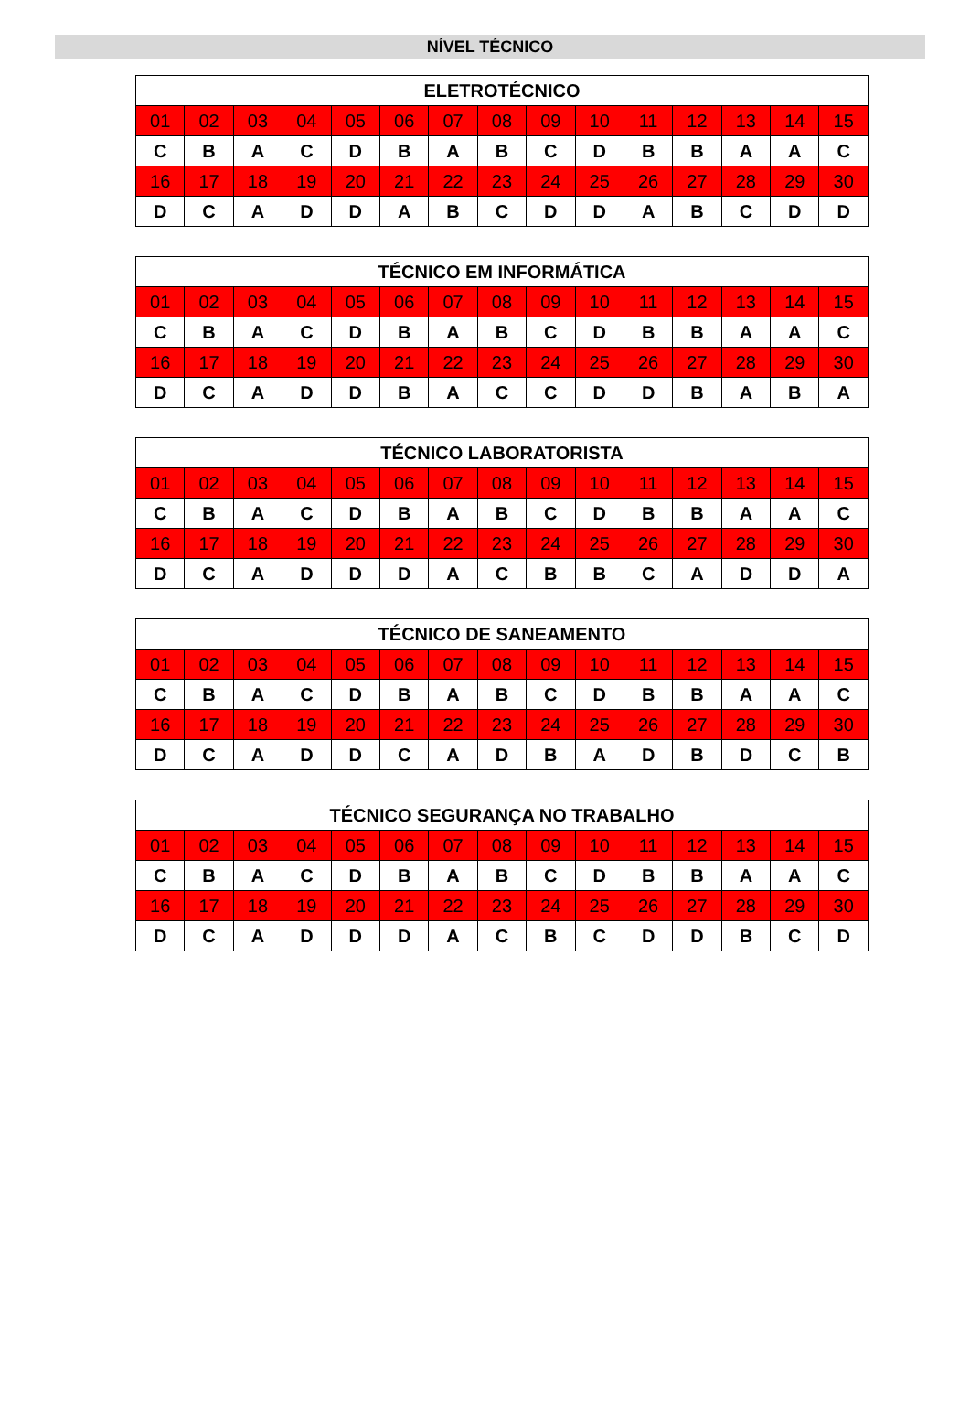NÍVEL TÉCNICO
| ELETROTÉCNICO | | | | | | | | | | | | | | |
| --- | --- | --- | --- | --- | --- | --- | --- | --- | --- | --- | --- | --- | --- | --- |
| 01 | 02 | 03 | 04 | 05 | 06 | 07 | 08 | 09 | 10 | 11 | 12 | 13 | 14 | 15 |
| C | B | A | C | D | B | A | B | C | D | B | B | A | A | C |
| 16 | 17 | 18 | 19 | 20 | 21 | 22 | 23 | 24 | 25 | 26 | 27 | 28 | 29 | 30 |
| D | C | A | D | D | A | B | C | D | D | A | B | C | D | D |
| TÉCNICO EM INFORMÁTICA | | | | | | | | | | | | | | |
| --- | --- | --- | --- | --- | --- | --- | --- | --- | --- | --- | --- | --- | --- | --- |
| 01 | 02 | 03 | 04 | 05 | 06 | 07 | 08 | 09 | 10 | 11 | 12 | 13 | 14 | 15 |
| C | B | A | C | D | B | A | B | C | D | B | B | A | A | C |
| 16 | 17 | 18 | 19 | 20 | 21 | 22 | 23 | 24 | 25 | 26 | 27 | 28 | 29 | 30 |
| D | C | A | D | D | B | A | C | C | D | D | B | A | B | A |
| TÉCNICO LABORATORISTA | | | | | | | | | | | | | | |
| --- | --- | --- | --- | --- | --- | --- | --- | --- | --- | --- | --- | --- | --- | --- |
| 01 | 02 | 03 | 04 | 05 | 06 | 07 | 08 | 09 | 10 | 11 | 12 | 13 | 14 | 15 |
| C | B | A | C | D | B | A | B | C | D | B | B | A | A | C |
| 16 | 17 | 18 | 19 | 20 | 21 | 22 | 23 | 24 | 25 | 26 | 27 | 28 | 29 | 30 |
| D | C | A | D | D | D | A | C | B | B | C | A | D | D | A |
| TÉCNICO DE SANEAMENTO | | | | | | | | | | | | | | |
| --- | --- | --- | --- | --- | --- | --- | --- | --- | --- | --- | --- | --- | --- | --- |
| 01 | 02 | 03 | 04 | 05 | 06 | 07 | 08 | 09 | 10 | 11 | 12 | 13 | 14 | 15 |
| C | B | A | C | D | B | A | B | C | D | B | B | A | A | C |
| 16 | 17 | 18 | 19 | 20 | 21 | 22 | 23 | 24 | 25 | 26 | 27 | 28 | 29 | 30 |
| D | C | A | D | D | C | A | D | B | A | D | B | D | C | B |
| TÉCNICO SEGURANÇA NO TRABALHO | | | | | | | | | | | | | | |
| --- | --- | --- | --- | --- | --- | --- | --- | --- | --- | --- | --- | --- | --- | --- |
| 01 | 02 | 03 | 04 | 05 | 06 | 07 | 08 | 09 | 10 | 11 | 12 | 13 | 14 | 15 |
| C | B | A | C | D | B | A | B | C | D | B | B | A | A | C |
| 16 | 17 | 18 | 19 | 20 | 21 | 22 | 23 | 24 | 25 | 26 | 27 | 28 | 29 | 30 |
| D | C | A | D | D | D | A | C | B | C | D | D | B | C | D |